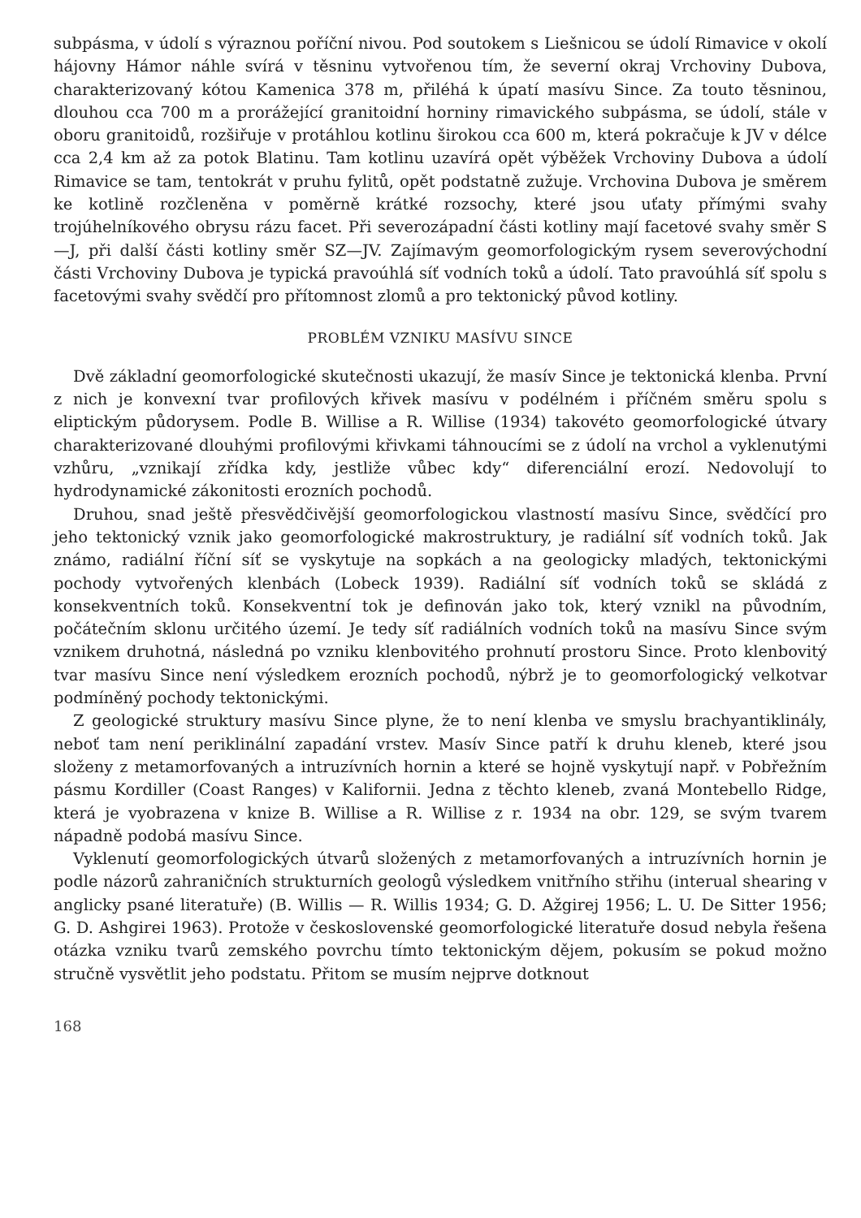subpásma, v údolí s výraznou poříční nivou. Pod soutokem s Liešnicou se údolí Rimavice v okolí hájovny Hámor náhle svírá v těsninu vytvořenou tím, že severní okraj Vrchoviny Dubova, charakterizovaný kótou Kamenica 378 m, přiléhá k úpatí masívu Since. Za touto těsninou, dlouhou cca 700 m a prorážející granitoidní horniny rimavického subpásma, se údolí, stále v oboru granitoidů, rozšiřuje v protáhlou kotlinu širokou cca 600 m, která pokračuje k JV v délce cca 2,4 km až za potok Blatinu. Tam kotlinu uzavírá opět výběžek Vrchoviny Dubova a údolí Rimavice se tam, tentokrát v pruhu fylitů, opět podstatně zužuje. Vrchovina Dubova je směrem ke kotlině rozčleněna v poměrně krátké rozsochy, které jsou uťaty přímými svahy trojúhelníkového obrysu rázu facet. Při severozápadní části kotliny mají facetové svahy směr S—J, při další části kotliny směr SZ—JV. Zajímavým geomorfologickým rysem severovýchodní části Vrchoviny Dubova je typická pravoúhlá síť vodních toků a údolí. Tato pravoúhlá síť spolu s facetovými svahy svědčí pro přítomnost zlomů a pro tektonický původ kotliny.
PROBLÉM VZNIKU MASÍVU SINCE
Dvě základní geomorfologické skutečnosti ukazují, že masív Since je tektonická klenba. První z nich je konvexní tvar profilových křivek masívu v podélném i příčném směru spolu s eliptickým půdorysem. Podle B. Willise a R. Willise (1934) takovéto geomorfologické útvary charakterizované dlouhými profilovými křivkami táhnoucími se z údolí na vrchol a vyklenutými vzhůru, „vznikají zřídka kdy, jestliže vůbec kdy“ diferenciální erozí. Nedovolují to hydrodynamické zákonitosti erozních pochodů.
Druhou, snad ještě přesvědčivější geomorfologickou vlastností masívu Since, svědčící pro jeho tektonický vznik jako geomorfologické makrostruktury, je radiální síť vodních toků. Jak známo, radiální říční síť se vyskytuje na sopkách a na geologicky mladých, tektonickými pochody vytvořených klenbách (Lobeck 1939). Radiální síť vodních toků se skládá z konsekventních toků. Konsekventní tok je definován jako tok, který vznikl na původním, počátečním sklonu určitého území. Je tedy síť radiálních vodních toků na masívu Since svým vznikem druhotná, následná po vzniku klenbovitého prohnutí prostoru Since. Proto klenbovitý tvar masívu Since není výsledkem erozních pochodů, nýbrž je to geomorfologický velkotvar podmíněný pochody tektonickými.
Z geologické struktury masívu Since plyne, že to není klenba ve smyslu brachyantiklinály, neboť tam není periklinální zapadání vrstev. Masív Since patří k druhu kleneb, které jsou složeny z metamorfovaných a intruzívních hornin a které se hojně vyskytují např. v Pobřežním pásmu Kordiller (Coast Ranges) v Kalifornii. Jedna z těchto kleneb, zvaná Montebello Ridge, která je vyobrazena v knize B. Willise a R. Willise z r. 1934 na obr. 129, se svým tvarem nápadně podobá masívu Since.
Vyklenutí geomorfologických útvarů složených z metamorfovaných a intruzívních hornin je podle názorů zahraničních strukturních geologů výsledkem vnitřního střihu (interual shearing v anglicky psané literatuře) (B. Willis — R. Willis 1934; G. D. Ažgirej 1956; L. U. De Sitter 1956; G. D. Ashgirei 1963). Protože v československé geomorfologické literatuře dosud nebyla řešena otázka vzniku tvarů zemského povrchu tímto tektonickým dějem, pokusím se pokud možno stručně vysvětlit jeho podstatu. Přitom se musím nejprve dotknout
168